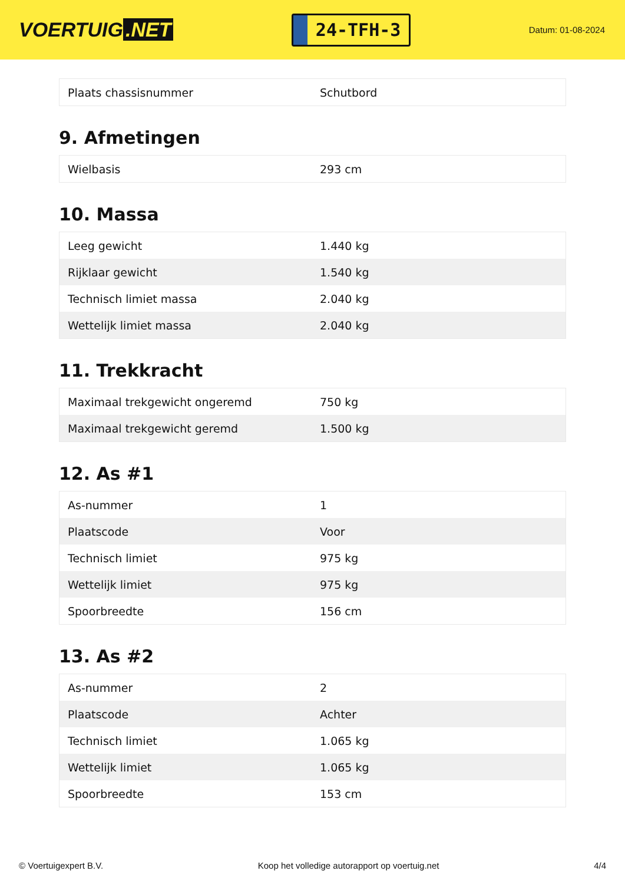VOERTUIG.NET
24-TFH-3
Datum: 01-08-2024
| Plaats chassisnummer | Schutbord |
9. Afmetingen
| Wielbasis | 293 cm |
10. Massa
| Leeg gewicht | 1.440 kg |
| Rijklaar gewicht | 1.540 kg |
| Technisch limiet massa | 2.040 kg |
| Wettelijk limiet massa | 2.040 kg |
11. Trekkracht
| Maximaal trekgewicht ongeremd | 750 kg |
| Maximaal trekgewicht geremd | 1.500 kg |
12. As #1
| As-nummer | 1 |
| Plaatscode | Voor |
| Technisch limiet | 975 kg |
| Wettelijk limiet | 975 kg |
| Spoorbreedte | 156 cm |
13. As #2
| As-nummer | 2 |
| Plaatscode | Achter |
| Technisch limiet | 1.065 kg |
| Wettelijk limiet | 1.065 kg |
| Spoorbreedte | 153 cm |
© Voertuigexpert B.V. Koop het volledige autorapport op voertuig.net 4/4